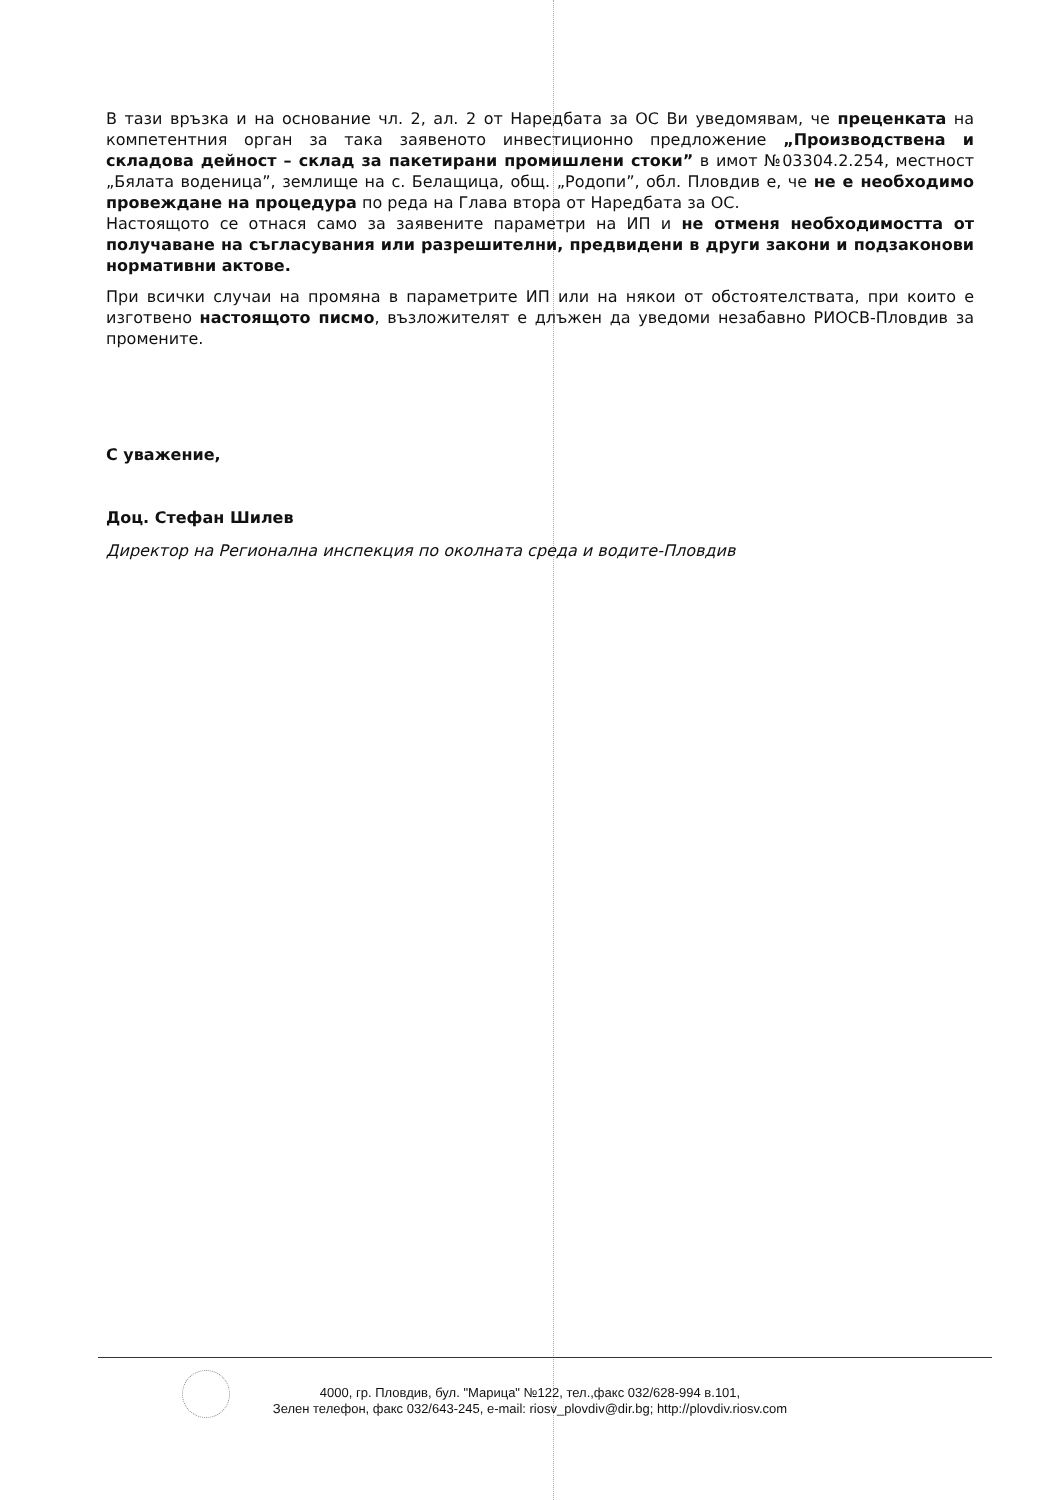В тази връзка и на основание чл. 2, ал. 2 от Наредбата за ОС Ви уведомявам, че преценката на компетентния орган за така заявеното инвестиционно предложение „Производствена и складова дейност – склад за пакетирани промишлени стоки” в имот №03304.2.254, местност „Бялата воденица”, землище на с. Белащица, общ. „Родопи”, обл. Пловдив е, че не е необходимо провеждане на процедура по реда на Глава втора от Наредбата за ОС.
Настоящото се отнася само за заявените параметри на ИП и не отменя необходимостта от получаване на съгласувания или разрешителни, предвидени в други закони и подзаконови нормативни актове.
При всички случаи на промяна в параметрите ИП или на някои от обстоятелствата, при които е изготвено настоящото писмо, възложителят е длъжен да уведоми незабавно РИОСВ-Пловдив за промените.
С уважение,
Доц. Стефан Шилев
Директор на Регионална инспекция по околната среда и водите-Пловдив
4000, гр. Пловдив, бул. "Марица" №122, тел.,факс 032/628-994 в.101,
Зелен телефон, факс 032/643-245, e-mail: riosv_plovdiv@dir.bg; http://plovdiv.riosv.com